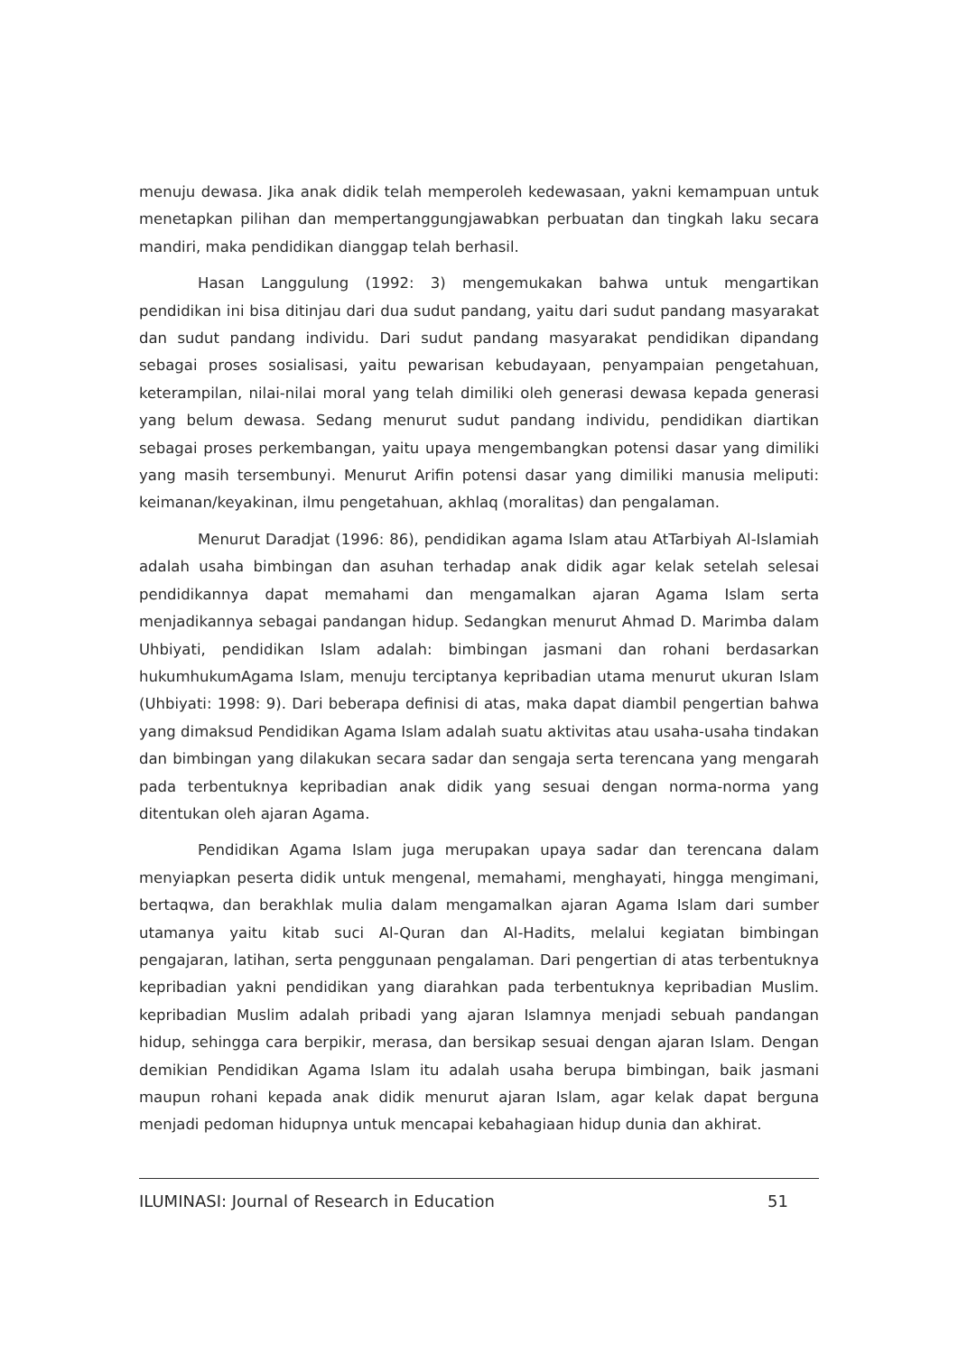menuju dewasa. Jika anak didik telah memperoleh kedewasaan, yakni kemampuan untuk menetapkan pilihan dan mempertanggungjawabkan perbuatan dan tingkah laku secara mandiri, maka pendidikan dianggap telah berhasil.
Hasan Langgulung (1992: 3) mengemukakan bahwa untuk mengartikan pendidikan ini bisa ditinjau dari dua sudut pandang, yaitu dari sudut pandang masyarakat dan sudut pandang individu. Dari sudut pandang masyarakat pendidikan dipandang sebagai proses sosialisasi, yaitu pewarisan kebudayaan, penyampaian pengetahuan, keterampilan, nilai-nilai moral yang telah dimiliki oleh generasi dewasa kepada generasi yang belum dewasa. Sedang menurut sudut pandang individu, pendidikan diartikan sebagai proses perkembangan, yaitu upaya mengembangkan potensi dasar yang dimiliki yang masih tersembunyi. Menurut Arifin potensi dasar yang dimiliki manusia meliputi: keimanan/keyakinan, ilmu pengetahuan, akhlaq (moralitas) dan pengalaman.
Menurut Daradjat (1996: 86), pendidikan agama Islam atau AtTarbiyah Al-Islamiah adalah usaha bimbingan dan asuhan terhadap anak didik agar kelak setelah selesai pendidikannya dapat memahami dan mengamalkan ajaran Agama Islam serta menjadikannya sebagai pandangan hidup. Sedangkan menurut Ahmad D. Marimba dalam Uhbiyati, pendidikan Islam adalah: bimbingan jasmani dan rohani berdasarkan hukumhukumAgama Islam, menuju terciptanya kepribadian utama menurut ukuran Islam (Uhbiyati: 1998: 9). Dari beberapa definisi di atas, maka dapat diambil pengertian bahwa yang dimaksud Pendidikan Agama Islam adalah suatu aktivitas atau usaha-usaha tindakan dan bimbingan yang dilakukan secara sadar dan sengaja serta terencana yang mengarah pada terbentuknya kepribadian anak didik yang sesuai dengan norma-norma yang ditentukan oleh ajaran Agama.
Pendidikan Agama Islam juga merupakan upaya sadar dan terencana dalam menyiapkan peserta didik untuk mengenal, memahami, menghayati, hingga mengimani, bertaqwa, dan berakhlak mulia dalam mengamalkan ajaran Agama Islam dari sumber utamanya yaitu kitab suci Al-Quran dan Al-Hadits, melalui kegiatan bimbingan pengajaran, latihan, serta penggunaan pengalaman. Dari pengertian di atas terbentuknya kepribadian yakni pendidikan yang diarahkan pada terbentuknya kepribadian Muslim. kepribadian Muslim adalah pribadi yang ajaran Islamnya menjadi sebuah pandangan hidup, sehingga cara berpikir, merasa, dan bersikap sesuai dengan ajaran Islam. Dengan demikian Pendidikan Agama Islam itu adalah usaha berupa bimbingan, baik jasmani maupun rohani kepada anak didik menurut ajaran Islam, agar kelak dapat berguna menjadi pedoman hidupnya untuk mencapai kebahagiaan hidup dunia dan akhirat.
ILUMINASI: Journal of Research in Education 51